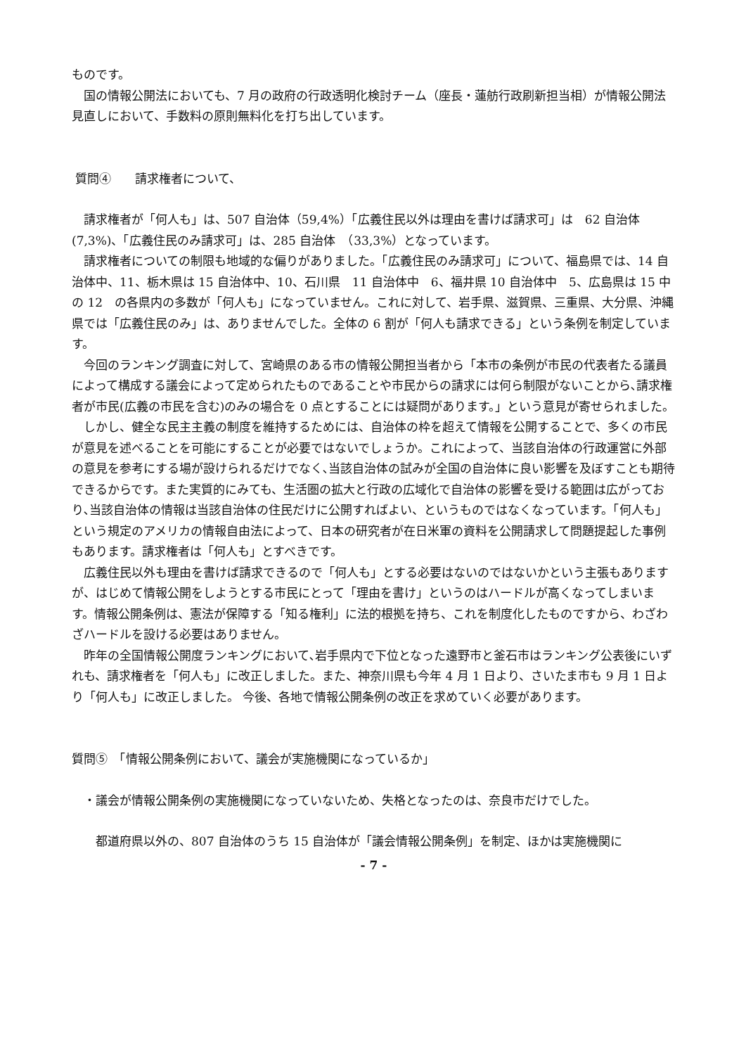ものです。
　国の情報公開法においても、7 月の政府の行政透明化検討チーム（座長・蓮舫行政刷新担当相）が情報公開法見直しにおいて、手数料の原則無料化を打ち出しています。
質問④　　請求権者について、
　請求権者が「何人も」は、507 自治体（59,4%）「広義住民以外は理由を書けば請求可」は　62 自治体　(7,3%)、「広義住民のみ請求可」は、285 自治体　（33,3%）となっています。
　請求権者についての制限も地域的な偏りがありました。「広義住民のみ請求可」について、福島県では、14 自治体中、11、栃木県は 15 自治体中、10、石川県　11 自治体中　6、福井県 10 自治体中　5、広島県は 15 中の 12　の各県内の多数が「何人も」になっていません。これに対して、岩手県、滋賀県、三重県、大分県、沖縄県では「広義住民のみ」は、ありませんでした。全体の 6 割が「何人も請求できる」という条例を制定しています。
　今回のランキング調査に対して、宮崎県のある市の情報公開担当者から「本市の条例が市民の代表者たる議員によって構成する議会によって定められたものであることや市民からの請求には何ら制限がないことから､請求権者が市民(広義の市民を含む)のみの場合を 0 点とすることには疑問があります。」という意見が寄せられました。
　しかし、健全な民主主義の制度を維持するためには、自治体の枠を超えて情報を公開することで、多くの市民が意見を述べることを可能にすることが必要ではないでしょうか。これによって、当該自治体の行政運営に外部の意見を参考にする場が設けられるだけでなく､当該自治体の試みが全国の自治体に良い影響を及ぼすことも期待できるからです。また実質的にみても、生活圏の拡大と行政の広域化で自治体の影響を受ける範囲は広がっており､当該自治体の情報は当該自治体の住民だけに公開すればよい、というものではなくなっています。「何人も」という規定のアメリカの情報自由法によって、日本の研究者が在日米軍の資料を公開請求して問題提起した事例もあります。請求権者は「何人も」とすべきです。
　広義住民以外も理由を書けば請求できるので「何人も」とする必要はないのではないかという主張もありますが、はじめて情報公開をしようとする市民にとって「理由を書け」というのはハードルが高くなってしまいます。情報公開条例は、憲法が保障する「知る権利」に法的根拠を持ち、これを制度化したものですから、わざわざハードルを設ける必要はありません。
　昨年の全国情報公開度ランキングにおいて､岩手県内で下位となった遠野市と釜石市はランキング公表後にいずれも、請求権者を「何人も」に改正しました。また、神奈川県も今年 4 月 1 日より、さいたま市も 9 月 1 日より「何人も」に改正しました。 今後、各地で情報公開条例の改正を求めていく必要があります。
質問⑤　「情報公開条例において、議会が実施機関になっているか」
　・議会が情報公開条例の実施機関になっていないため、失格となったのは、奈良市だけでした。
　　都道府県以外の、807 自治体のうち 15 自治体が「議会情報公開条例」を制定、ほかは実施機関に
- 7 -